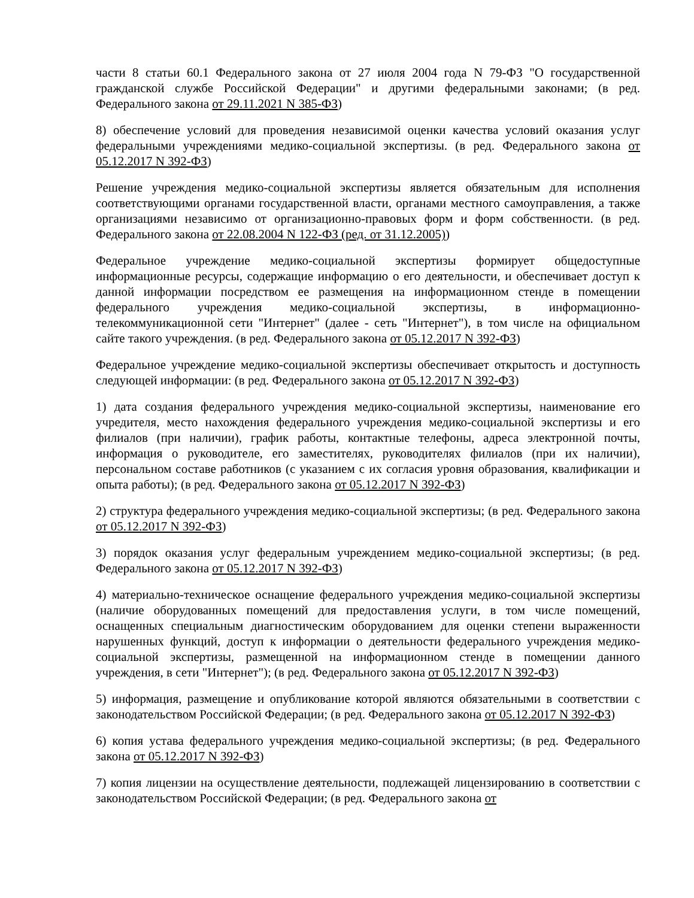части 8 статьи 60.1 Федерального закона от 27 июля 2004 года N 79-ФЗ "О государственной гражданской службе Российской Федерации" и другими федеральными законами; (в ред. Федерального закона от 29.11.2021 N 385-ФЗ)
8) обеспечение условий для проведения независимой оценки качества условий оказания услуг федеральными учреждениями медико-социальной экспертизы. (в ред. Федерального закона от 05.12.2017 N 392-ФЗ)
Решение учреждения медико-социальной экспертизы является обязательным для исполнения соответствующими органами государственной власти, органами местного самоуправления, а также организациями независимо от организационно-правовых форм и форм собственности. (в ред. Федерального закона от 22.08.2004 N 122-ФЗ (ред. от 31.12.2005))
Федеральное учреждение медико-социальной экспертизы формирует общедоступные информационные ресурсы, содержащие информацию о его деятельности, и обеспечивает доступ к данной информации посредством ее размещения на информационном стенде в помещении федерального учреждения медико-социальной экспертизы, в информационно-телекоммуникационной сети "Интернет" (далее - сеть "Интернет"), в том числе на официальном сайте такого учреждения. (в ред. Федерального закона от 05.12.2017 N 392-ФЗ)
Федеральное учреждение медико-социальной экспертизы обеспечивает открытость и доступность следующей информации: (в ред. Федерального закона от 05.12.2017 N 392-ФЗ)
1) дата создания федерального учреждения медико-социальной экспертизы, наименование его учредителя, место нахождения федерального учреждения медико-социальной экспертизы и его филиалов (при наличии), график работы, контактные телефоны, адреса электронной почты, информация о руководителе, его заместителях, руководителях филиалов (при их наличии), персональном составе работников (с указанием с их согласия уровня образования, квалификации и опыта работы); (в ред. Федерального закона от 05.12.2017 N 392-ФЗ)
2) структура федерального учреждения медико-социальной экспертизы; (в ред. Федерального закона от 05.12.2017 N 392-ФЗ)
3) порядок оказания услуг федеральным учреждением медико-социальной экспертизы; (в ред. Федерального закона от 05.12.2017 N 392-ФЗ)
4) материально-техническое оснащение федерального учреждения медико-социальной экспертизы (наличие оборудованных помещений для предоставления услуги, в том числе помещений, оснащенных специальным диагностическим оборудованием для оценки степени выраженности нарушенных функций, доступ к информации о деятельности федерального учреждения медико-социальной экспертизы, размещенной на информационном стенде в помещении данного учреждения, в сети "Интернет"); (в ред. Федерального закона от 05.12.2017 N 392-ФЗ)
5) информация, размещение и опубликование которой являются обязательными в соответствии с законодательством Российской Федерации; (в ред. Федерального закона от 05.12.2017 N 392-ФЗ)
6) копия устава федерального учреждения медико-социальной экспертизы; (в ред. Федерального закона от 05.12.2017 N 392-ФЗ)
7) копия лицензии на осуществление деятельности, подлежащей лицензированию в соответствии с законодательством Российской Федерации; (в ред. Федерального закона от